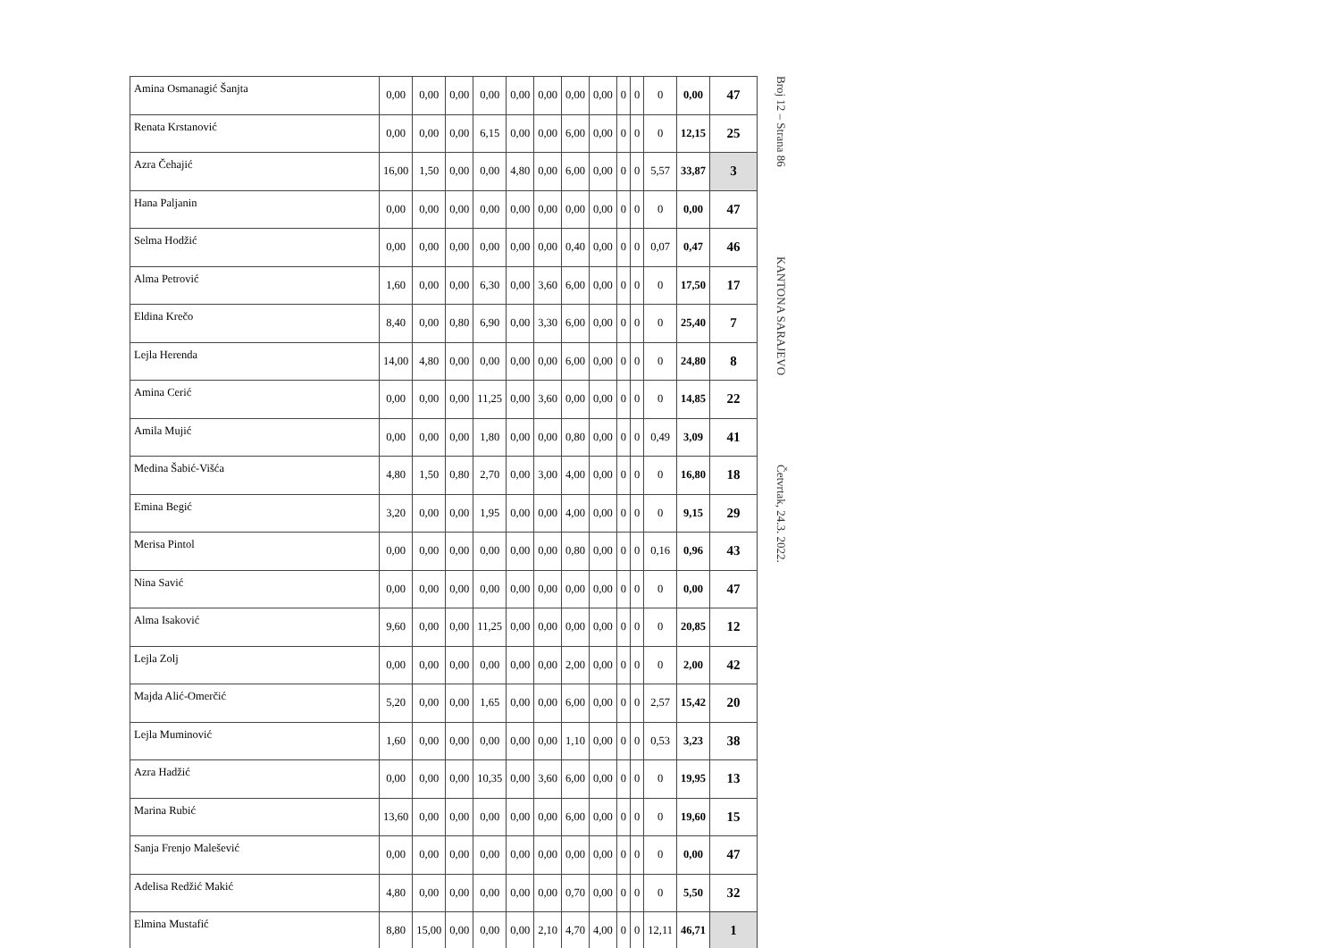| Amina Osmanagić Šanjta | 0,00 | 0,00 | 0,00 | 0,00 | 0,00 | 0,00 | 0,00 | 0,00 | 0 | 0 | 0 | 0,00 | 47 |
| Renata Krstanović | 0,00 | 0,00 | 0,00 | 6,15 | 0,00 | 0,00 | 6,00 | 0,00 | 0 | 0 | 0 | 12,15 | 25 |
| Azra Čehajić | 16,00 | 1,50 | 0,00 | 0,00 | 4,80 | 0,00 | 6,00 | 0,00 | 0 | 0 | 5,57 | 33,87 | 3 |
| Hana Paljanin | 0,00 | 0,00 | 0,00 | 0,00 | 0,00 | 0,00 | 0,00 | 0,00 | 0 | 0 | 0 | 0,00 | 47 |
| Selma Hodžić | 0,00 | 0,00 | 0,00 | 0,00 | 0,00 | 0,00 | 0,40 | 0,00 | 0 | 0 | 0,07 | 0,47 | 46 |
| Alma Petrović | 1,60 | 0,00 | 0,00 | 6,30 | 0,00 | 3,60 | 6,00 | 0,00 | 0 | 0 | 0 | 17,50 | 17 |
| Eldina Krečo | 8,40 | 0,00 | 0,80 | 6,90 | 0,00 | 3,30 | 6,00 | 0,00 | 0 | 0 | 0 | 25,40 | 7 |
| Lejla Herenda | 14,00 | 4,80 | 0,00 | 0,00 | 0,00 | 0,00 | 6,00 | 0,00 | 0 | 0 | 0 | 24,80 | 8 |
| Amina Cerić | 0,00 | 0,00 | 0,00 | 11,25 | 0,00 | 3,60 | 0,00 | 0,00 | 0 | 0 | 0 | 14,85 | 22 |
| Amila Mujić | 0,00 | 0,00 | 0,00 | 1,80 | 0,00 | 0,00 | 0,80 | 0,00 | 0 | 0 | 0,49 | 3,09 | 41 |
| Medina Šabić-Višća | 4,80 | 1,50 | 0,80 | 2,70 | 0,00 | 3,00 | 4,00 | 0,00 | 0 | 0 | 0 | 16,80 | 18 |
| Emina Begić | 3,20 | 0,00 | 0,00 | 1,95 | 0,00 | 0,00 | 4,00 | 0,00 | 0 | 0 | 0 | 9,15 | 29 |
| Merisa Pintol | 0,00 | 0,00 | 0,00 | 0,00 | 0,00 | 0,00 | 0,80 | 0,00 | 0 | 0 | 0,16 | 0,96 | 43 |
| Nina Savić | 0,00 | 0,00 | 0,00 | 0,00 | 0,00 | 0,00 | 0,00 | 0,00 | 0 | 0 | 0 | 0,00 | 47 |
| Alma Isaković | 9,60 | 0,00 | 0,00 | 11,25 | 0,00 | 0,00 | 0,00 | 0,00 | 0 | 0 | 0 | 20,85 | 12 |
| Lejla Zolj | 0,00 | 0,00 | 0,00 | 0,00 | 0,00 | 0,00 | 2,00 | 0,00 | 0 | 0 | 0 | 2,00 | 42 |
| Majda Alić-Omerčić | 5,20 | 0,00 | 0,00 | 1,65 | 0,00 | 0,00 | 6,00 | 0,00 | 0 | 0 | 2,57 | 15,42 | 20 |
| Lejla Muminović | 1,60 | 0,00 | 0,00 | 0,00 | 0,00 | 0,00 | 1,10 | 0,00 | 0 | 0 | 0,53 | 3,23 | 38 |
| Azra Hadžić | 0,00 | 0,00 | 0,00 | 10,35 | 0,00 | 3,60 | 6,00 | 0,00 | 0 | 0 | 0 | 19,95 | 13 |
| Marina Rubić | 13,60 | 0,00 | 0,00 | 0,00 | 0,00 | 0,00 | 6,00 | 0,00 | 0 | 0 | 0 | 19,60 | 15 |
| Sanja Frenjo Malešević | 0,00 | 0,00 | 0,00 | 0,00 | 0,00 | 0,00 | 0,00 | 0,00 | 0 | 0 | 0 | 0,00 | 47 |
| Adelisa Redžić Makić | 4,80 | 0,00 | 0,00 | 0,00 | 0,00 | 0,00 | 0,70 | 0,00 | 0 | 0 | 0 | 5,50 | 32 |
| Elmina Mustafić | 8,80 | 15,00 | 0,00 | 0,00 | 0,00 | 2,10 | 4,70 | 4,00 | 0 | 0 | 12,11 | 46,71 | 1 |
Broj 12 – Strana 86 KANTONA SARAJEVO Četvrtak, 24.3. 2022.